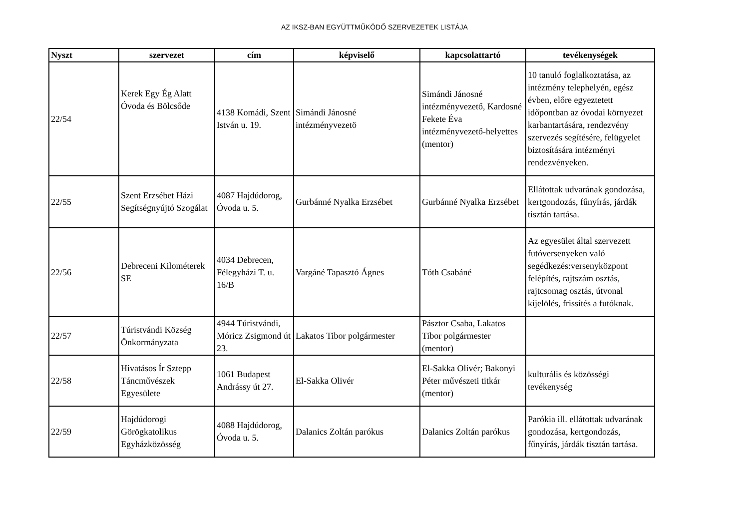AZ IKSZ-BAN EGYÜTTMŰKÖDŐ SZERVEZETEK LISTÁJA
| Nyszt | szervezet | cím | képviselő | kapcsolattartó | tevékenységek |
| --- | --- | --- | --- | --- | --- |
| 22/54 | Kerek Egy Ég Alatt Óvoda és Bölcsőde | 4138 Komádi, Szent István u. 19. | Simándi Jánosné intézményvezetö | Simándi Jánosné intézményvezető, Kardosné Fekete Éva intézményvezető-helyettes (mentor) | 10 tanuló foglalkoztatása, az intézmény telephelyén, egész évben, előre egyeztetett időpontban az óvodai környezet karbantartására, rendezvény szervezés segítésére, felügyelet biztosítására intézményi rendezvényeken. |
| 22/55 | Szent Erzsébet Házi Segítségnyújtó Szogálat | 4087 Hajdúdorog, Óvoda u. 5. | Gurbánné Nyalka Erzsébet | Gurbánné Nyalka Erzsébet | Ellátottak udvarának gondozása, kertgondozás, fűnyírás, járdák tisztán tartása. |
| 22/56 | Debreceni Kilométerek SE | 4034 Debrecen, Félegyházi T. u. 16/B | Vargáné Tapasztó Ágnes | Tóth Csabáné | Az egyesület által szervezett futóversenyeken való segédkezés:versenyközpont felépítés, rajtszám osztás, rajtcsomag osztás, útvonal kijelölés, frissítés a futóknak. |
| 22/57 | Túristvándi Község Önkormányzata | 4944 Túristvándi, Móricz Zsigmond út 23. | Lakatos Tibor polgármester | Pásztor Csaba, Lakatos Tibor polgármester (mentor) | |
| 22/58 | Hivatásos Ír Sztepp Táncművészek Egyesülete | 1061 Budapest Andrássy út 27. | El-Sakka Olivér | El-Sakka Olivér; Bakonyi Péter művészeti titkár (mentor) | kulturális és közösségi tevékenység |
| 22/59 | Hajdúdorogi Görögkatolikus Egyházközösség | 4088 Hajdúdorog, Óvoda u. 5. | Dalanics Zoltán parókus | Dalanics Zoltán parókus | Parókia ill. ellátottak udvarának gondozása, kertgondozás, fűnyírás, járdák tisztán tartása. |